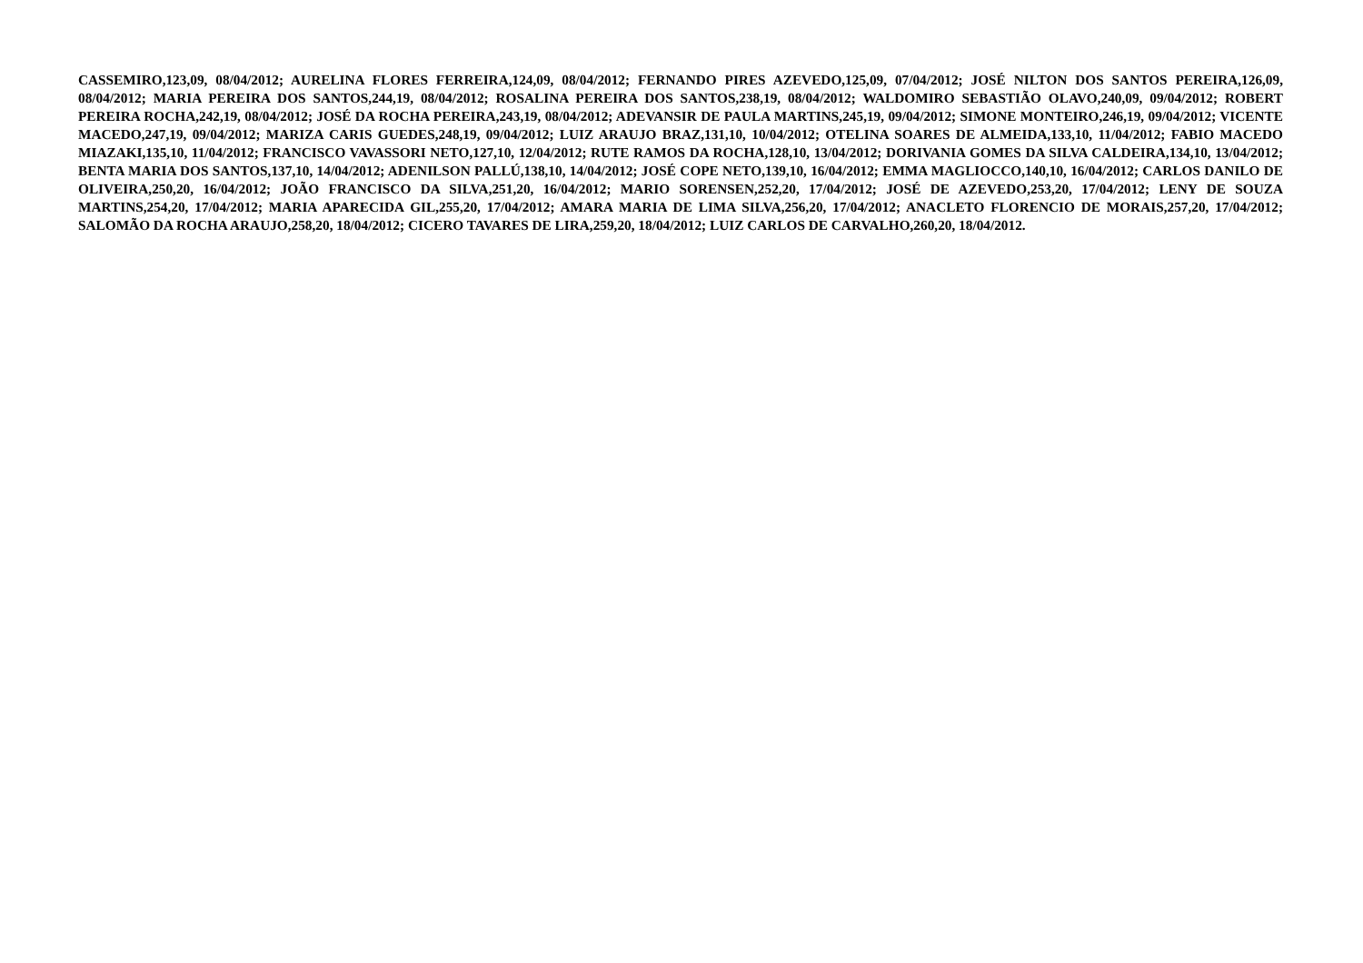CASSEMIRO,123,09, 08/04/2012; AURELINA FLORES FERREIRA,124,09, 08/04/2012; FERNANDO PIRES AZEVEDO,125,09, 07/04/2012; JOSÉ NILTON DOS SANTOS PEREIRA,126,09, 08/04/2012; MARIA PEREIRA DOS SANTOS,244,19, 08/04/2012; ROSALINA PEREIRA DOS SANTOS,238,19, 08/04/2012; WALDOMIRO SEBASTIÃO OLAVO,240,09, 09/04/2012; ROBERT PEREIRA ROCHA,242,19, 08/04/2012; JOSÉ DA ROCHA PEREIRA,243,19, 08/04/2012; ADEVANSIR DE PAULA MARTINS,245,19, 09/04/2012; SIMONE MONTEIRO,246,19, 09/04/2012; VICENTE MACEDO,247,19, 09/04/2012; MARIZA CARIS GUEDES,248,19, 09/04/2012; LUIZ ARAUJO BRAZ,131,10, 10/04/2012; OTELINA SOARES DE ALMEIDA,133,10, 11/04/2012; FABIO MACEDO MIAZAKI,135,10, 11/04/2012; FRANCISCO VAVASSORI NETO,127,10, 12/04/2012; RUTE RAMOS DA ROCHA,128,10, 13/04/2012; DORIVANIA GOMES DA SILVA CALDEIRA,134,10, 13/04/2012; BENTA MARIA DOS SANTOS,137,10, 14/04/2012; ADENILSON PALLÚ,138,10, 14/04/2012; JOSÉ COPE NETO,139,10, 16/04/2012; EMMA MAGLIOCCO,140,10, 16/04/2012; CARLOS DANILO DE OLIVEIRA,250,20, 16/04/2012; JOÃO FRANCISCO DA SILVA,251,20, 16/04/2012; MARIO SORENSEN,252,20, 17/04/2012; JOSÉ DE AZEVEDO,253,20, 17/04/2012; LENY DE SOUZA MARTINS,254,20, 17/04/2012; MARIA APARECIDA GIL,255,20, 17/04/2012; AMARA MARIA DE LIMA SILVA,256,20, 17/04/2012; ANACLETO FLORENCIO DE MORAIS,257,20, 17/04/2012; SALOMÃO DA ROCHA ARAUJO,258,20, 18/04/2012; CICERO TAVARES DE LIRA,259,20, 18/04/2012; LUIZ CARLOS DE CARVALHO,260,20, 18/04/2012.